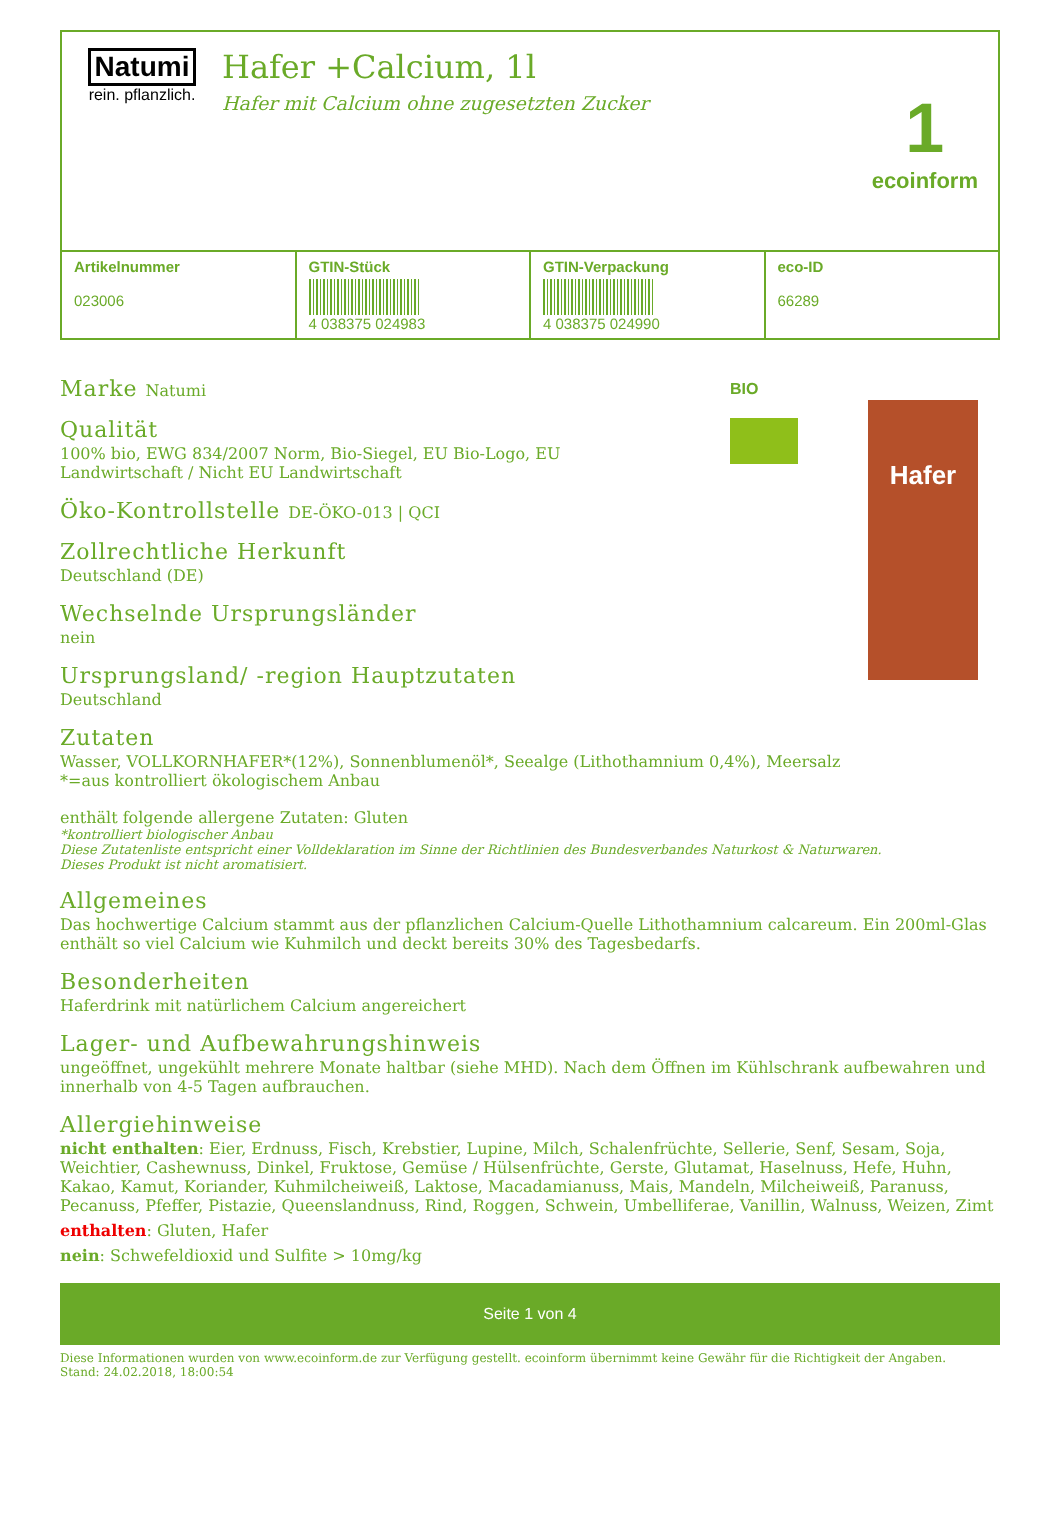Natumi
rein. pflanzlich.
Hafer +Calcium, 1l
Hafer mit Calcium ohne zugesetzten Zucker
1
ecoinform
| Artikelnummer 023006 | GTIN-Stück 4 038375 024983 | GTIN-Verpackung 4 038375 024990 | eco-ID 66289 |
Marke Natumi
Qualität
100% bio, EWG 834/2007 Norm, Bio-Siegel, EU Bio-Logo, EU Landwirtschaft / Nicht EU Landwirtschaft
Öko-Kontrollstelle DE-ÖKO-013 | QCI
Zollrechtliche Herkunft
Deutschland (DE)
Wechselnde Ursprungsländer
nein
Ursprungsland/ -region Hauptzutaten
Deutschland
BIO
Hafer
Zutaten
Wasser, VOLLKORNHAFER*(12%), Sonnenblumenöl*, Seealge (Lithothamnium 0,4%), Meersalz
*=aus kontrolliert ökologischem Anbau
enthält folgende allergene Zutaten: Gluten
*kontrolliert biologischer Anbau
Diese Zutatenliste entspricht einer Volldeklaration im Sinne der Richtlinien des Bundesverbandes Naturkost & Naturwaren.
Dieses Produkt ist nicht aromatisiert.
Allgemeines
Das hochwertige Calcium stammt aus der pflanzlichen Calcium-Quelle Lithothamnium calcareum. Ein 200ml-Glas enthält so viel Calcium wie Kuhmilch und deckt bereits 30% des Tagesbedarfs.
Besonderheiten
Haferdrink mit natürlichem Calcium angereichert
Lager- und Aufbewahrungshinweis
ungeöffnet, ungekühlt mehrere Monate haltbar (siehe MHD). Nach dem Öffnen im Kühlschrank aufbewahren und innerhalb von 4-5 Tagen aufbrauchen.
Allergiehinweise
nicht enthalten: Eier, Erdnuss, Fisch, Krebstier, Lupine, Milch, Schalenfrüchte, Sellerie, Senf, Sesam, Soja, Weichtier, Cashewnuss, Dinkel, Fruktose, Gemüse / Hülsenfrüchte, Gerste, Glutamat, Haselnuss, Hefe, Huhn, Kakao, Kamut, Koriander, Kuhmilcheiweiß, Laktose, Macadamianuss, Mais, Mandeln, Milcheiweiß, Paranuss, Pecanuss, Pfeffer, Pistazie, Queenslandnuss, Rind, Roggen, Schwein, Umbelliferae, Vanillin, Walnuss, Weizen, Zimt
enthalten: Gluten, Hafer
nein: Schwefeldioxid und Sulfite > 10mg/kg
Seite 1 von 4
Diese Informationen wurden von www.ecoinform.de zur Verfügung gestellt. ecoinform übernimmt keine Gewähr für die Richtigkeit der Angaben.
Stand: 24.02.2018, 18:00:54